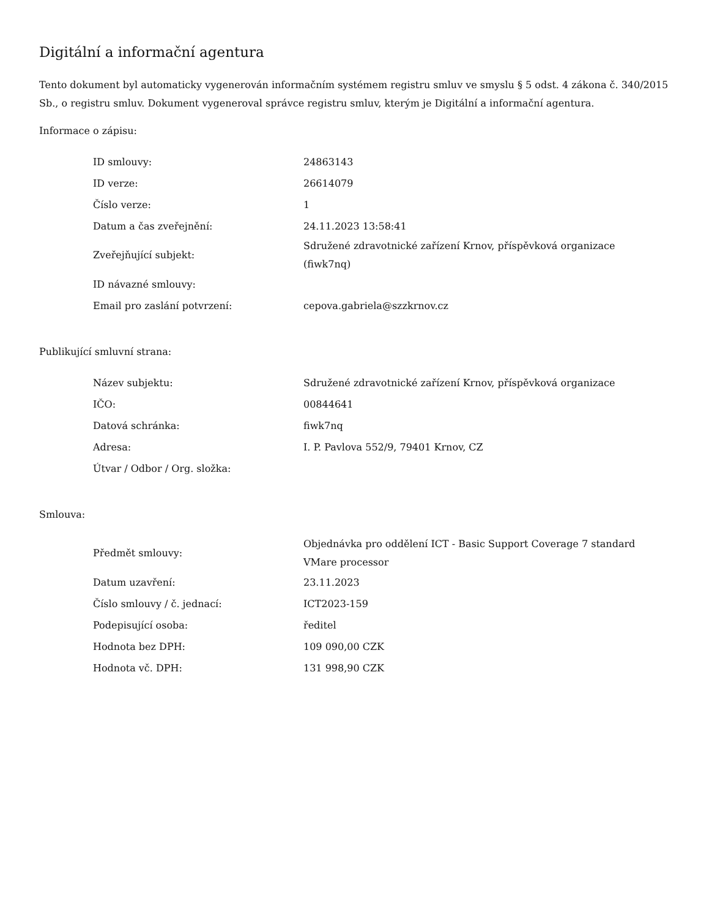Digitální a informační agentura
Tento dokument byl automaticky vygenerován informačním systémem registru smluv ve smyslu § 5 odst. 4 zákona č. 340/2015 Sb., o registru smluv. Dokument vygeneroval správce registru smluv, kterým je Digitální a informační agentura.
Informace o zápisu:
| ID smlouvy: | 24863143 |
| ID verze: | 26614079 |
| Číslo verze: | 1 |
| Datum a čas zveřejnění: | 24.11.2023 13:58:41 |
| Zveřejňující subjekt: | Sdružené zdravotnické zařízení Krnov, příspěvková organizace (fiwk7nq) |
| ID návazné smlouvy: | |
| Email pro zaslání potvrzení: | cepova.gabriela@szzkrnov.cz |
Publikující smluvní strana:
| Název subjektu: | Sdružené zdravotnické zařízení Krnov, příspěvková organizace |
| IČO: | 00844641 |
| Datová schránka: | fiwk7nq |
| Adresa: | I. P. Pavlova 552/9, 79401 Krnov, CZ |
| Útvar / Odbor / Org. složka: | |
Smlouva:
| Předmět smlouvy: | Objednávka pro oddělení ICT - Basic Support Coverage 7 standard VMare processor |
| Datum uzavření: | 23.11.2023 |
| Číslo smlouvy / č. jednací: | ICT2023-159 |
| Podepisující osoba: | ředitel |
| Hodnota bez DPH: | 109 090,00 CZK |
| Hodnota vč. DPH: | 131 998,90 CZK |